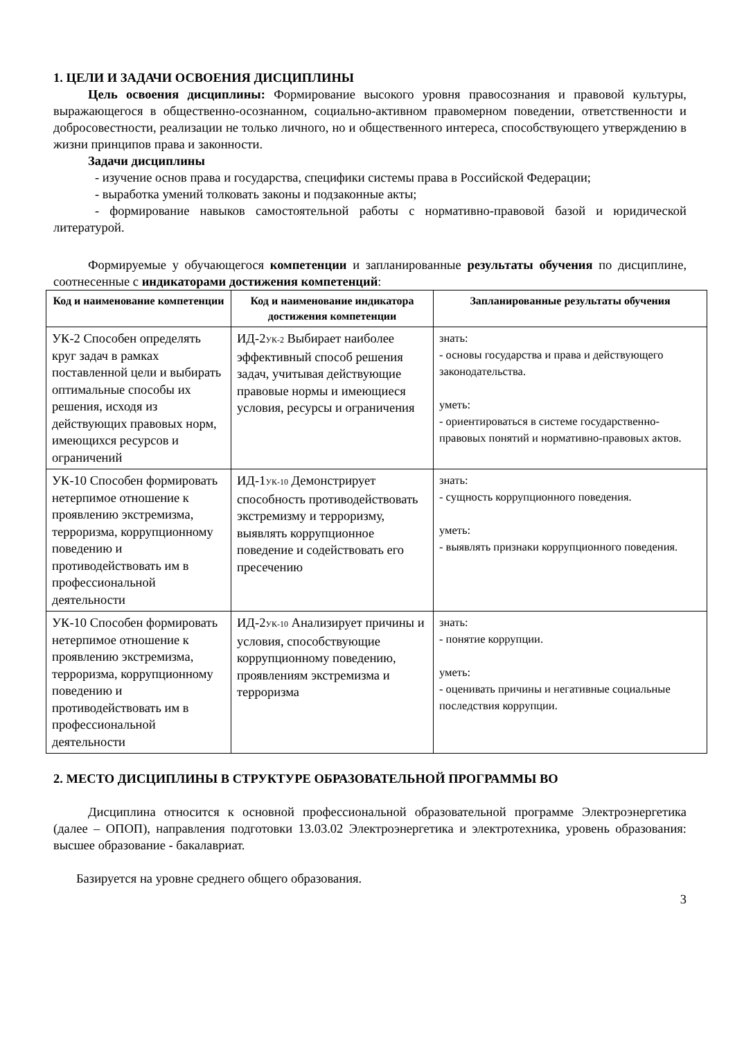1. ЦЕЛИ И ЗАДАЧИ ОСВОЕНИЯ ДИСЦИПЛИНЫ
Цель освоения дисциплины: Формирование высокого уровня правосознания и правовой культуры, выражающегося в общественно-осознанном, социально-активном правомерном поведении, ответственности и добросовестности, реализации не только личного, но и общественного интереса, способствующего утверждению в жизни принципов права и законности.
Задачи дисциплины
- изучение основ права и государства, специфики системы права в Российской Федерации;
- выработка умений толковать законы и подзаконные акты;
- формирование навыков самостоятельной работы с нормативно-правовой базой и юридической литературой.
Формируемые у обучающегося компетенции и запланированные результаты обучения по дисциплине, соотнесенные с индикаторами достижения компетенций:
| Код и наименование компетенции | Код и наименование индикатора достижения компетенции | Запланированные результаты обучения |
| --- | --- | --- |
| УК-2 Способен определять круг задач в рамках поставленной цели и выбирать оптимальные способы их решения, исходя из действующих правовых норм, имеющихся ресурсов и ограничений | ИД-2<sub>УК-2</sub> Выбирает наиболее эффективный способ решения задач, учитывая действующие правовые нормы и имеющиеся условия, ресурсы и ограничения | знать: - основы государства и права и действующего законодательства. уметь: - ориентироваться в системе государственно-правовых понятий и нормативно-правовых актов. |
| УК-10 Способен формировать нетерпимое отношение к проявлению экстремизма, терроризма, коррупционному поведению и противодействовать им в профессиональной деятельности | ИД-1<sub>УК-10</sub> Демонстрирует способность противодействовать экстремизму и терроризму, выявлять коррупционное поведение и содействовать его пресечению | знать: - сущность коррупционного поведения. уметь: - выявлять признаки коррупционного поведения. |
| УК-10 Способен формировать нетерпимое отношение к проявлению экстремизма, терроризма, коррупционному поведению и противодействовать им в профессиональной деятельности | ИД-2<sub>УК-10</sub> Анализирует причины и условия, способствующие коррупционному поведению, проявлениям экстремизма и терроризма | знать: - понятие коррупции. уметь: - оценивать причины и негативные социальные последствия коррупции. |
2. МЕСТО ДИСЦИПЛИНЫ В СТРУКТУРЕ ОБРАЗОВАТЕЛЬНОЙ ПРОГРАММЫ ВО
Дисциплина относится к основной профессиональной образовательной программе Электроэнергетика (далее – ОПОП), направления подготовки 13.03.02 Электроэнергетика и электротехника, уровень образования: высшее образование - бакалавриат.
Базируется на уровне среднего общего образования.
3